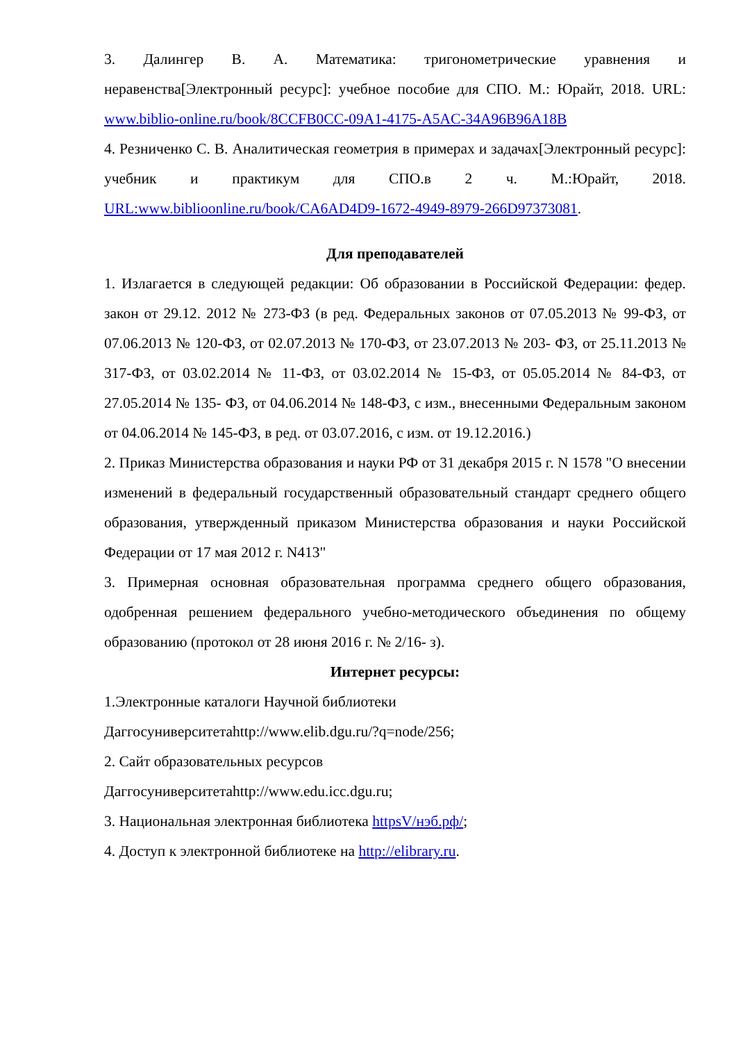3. Далингер В. А. Математика: тригонометрические уравнения и неравенства[Электронный ресурс]: учебное пособие для СПО. М.: Юрайт, 2018. URL: www.biblio-online.ru/book/8CCFB0CC-09A1-4175-A5AC-34A96B96A18B
4. Резниченко С. В. Аналитическая геометрия в примерах и задачах[Электронный ресурс]: учебник и практикум для СПО.в 2 ч. М.:Юрайт, 2018. URL:www.biblioonline.ru/book/CA6AD4D9-1672-4949-8979-266D97373081.
Для преподавателей
1. Излагается в следующей редакции: Об образовании в Российской Федерации: федер. закон от 29.12. 2012 № 273-ФЗ (в ред. Федеральных законов от 07.05.2013 № 99-ФЗ, от 07.06.2013 № 120-ФЗ, от 02.07.2013 № 170-ФЗ, от 23.07.2013 № 203- ФЗ, от 25.11.2013 № 317-ФЗ, от 03.02.2014 № 11-ФЗ, от 03.02.2014 № 15-ФЗ, от 05.05.2014 № 84-ФЗ, от 27.05.2014 № 135- ФЗ, от 04.06.2014 № 148-ФЗ, с изм., внесенными Федеральным законом от 04.06.2014 № 145-ФЗ, в ред. от 03.07.2016, с изм. от 19.12.2016.)
2. Приказ Министерства образования и науки РФ от 31 декабря 2015 г. N 1578 "О внесении изменений в федеральный государственный образовательный стандарт среднего общего образования, утвержденный приказом Министерства образования и науки Российской Федерации от 17 мая 2012 г. N413"
3. Примерная основная образовательная программа среднего общего образования, одобренная решением федерального учебно-методического объединения по общему образованию (протокол от 28 июня 2016 г. № 2/16- з).
Интернет ресурсы:
1.Электронные каталоги Научной библиотеки
Даггосуниверситетаhttp://www.elib.dgu.ru/?q=node/256;
2. Сайт образовательных ресурсов
Даггосуниверситетаhttp://www.edu.icc.dgu.ru;
3. Национальная электронная библиотека httpsV/нэб.рф/;
4. Доступ к электронной библиотеке на http://elibrary.ru.